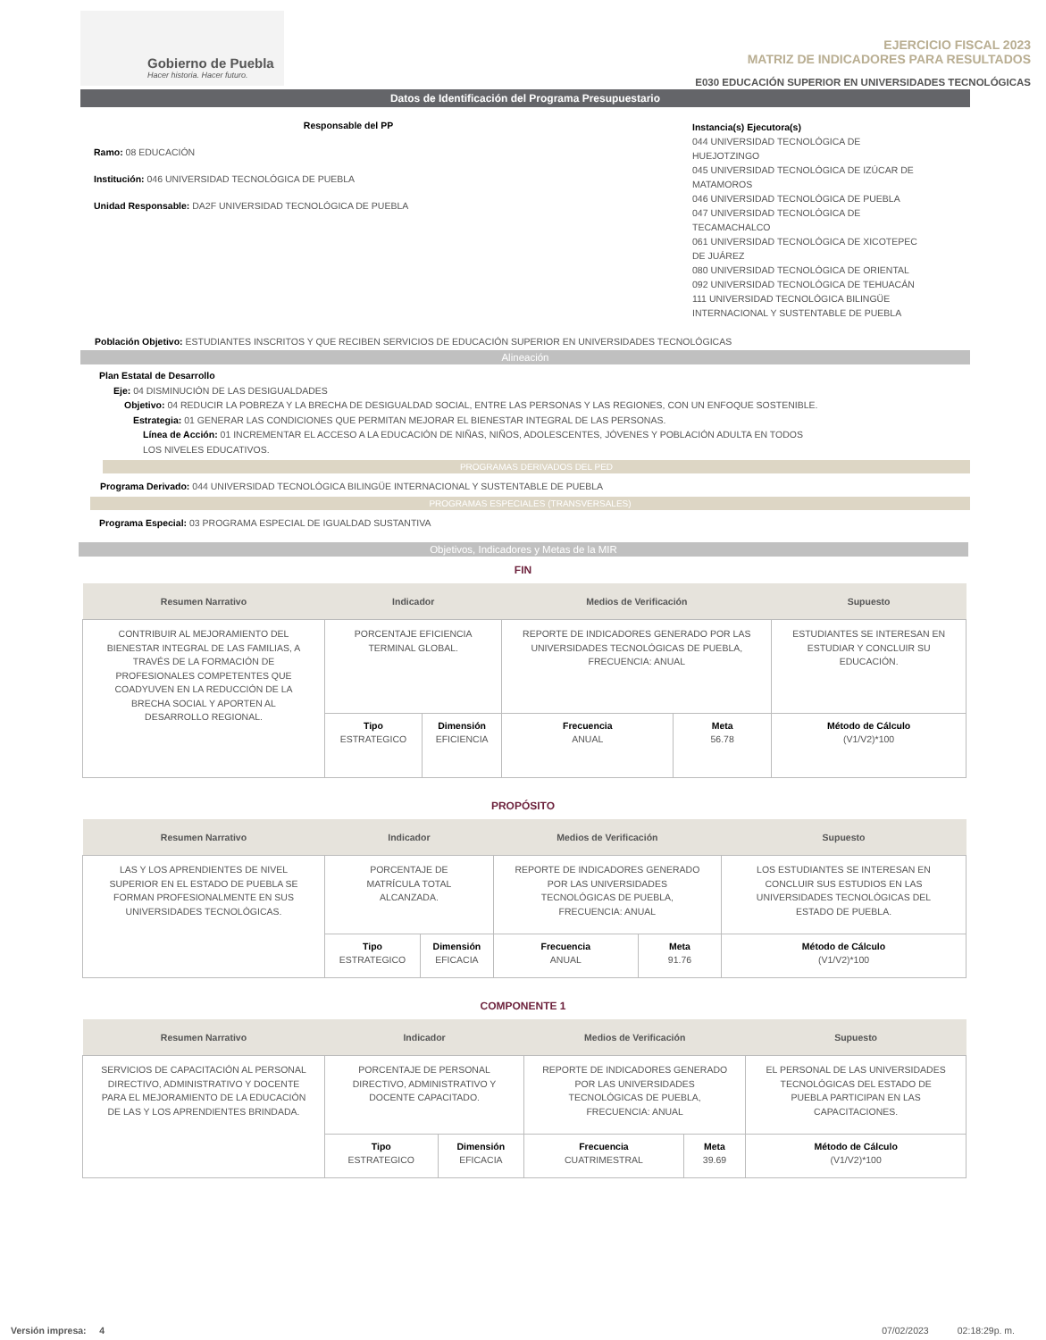Gobierno de Puebla
Hacer historia. Hacer futuro.
EJERCICIO FISCAL 2023
MATRIZ DE INDICADORES PARA RESULTADOS
E030 EDUCACIÓN SUPERIOR EN UNIVERSIDADES TECNOLÓGICAS
Datos de Identificación del Programa Presupuestario
Responsable del PP
Ramo: 08 EDUCACIÓN
Institución: 046 UNIVERSIDAD TECNOLÓGICA DE PUEBLA
Unidad Responsable: DA2F UNIVERSIDAD TECNOLÓGICA DE PUEBLA
Instancia(s) Ejecutora(s)
044 UNIVERSIDAD TECNOLÓGICA DE HUEJOTZINGO
045 UNIVERSIDAD TECNOLÓGICA DE IZÚCAR DE MATAMOROS
046 UNIVERSIDAD TECNOLÓGICA DE PUEBLA
047 UNIVERSIDAD TECNOLÓGICA DE TECAMACHALCO
061 UNIVERSIDAD TECNOLÓGICA DE XICOTEPEC DE JUÁREZ
080 UNIVERSIDAD TECNOLÓGICA DE ORIENTAL
092 UNIVERSIDAD TECNOLÓGICA DE TEHUACÁN
111 UNIVERSIDAD TECNOLÓGICA BILINGÜE INTERNACIONAL Y SUSTENTABLE DE PUEBLA
Población Objetivo: ESTUDIANTES INSCRITOS Y QUE RECIBEN SERVICIOS DE EDUCACIÓN SUPERIOR EN UNIVERSIDADES TECNOLÓGICAS
Alineación
Plan Estatal de Desarrollo
Eje: 04 DISMINUCIÓN DE LAS DESIGUALDADES
Objetivo: 04 REDUCIR LA POBREZA Y LA BRECHA DE DESIGUALDAD SOCIAL, ENTRE LAS PERSONAS Y LAS REGIONES, CON UN ENFOQUE SOSTENIBLE.
Estrategia: 01 GENERAR LAS CONDICIONES QUE PERMITAN MEJORAR EL BIENESTAR INTEGRAL DE LAS PERSONAS.
Línea de Acción: 01 INCREMENTAR EL ACCESO A LA EDUCACIÓN DE NIÑAS, NIÑOS, ADOLESCENTES, JÓVENES Y POBLACIÓN ADULTA EN TODOS LOS NIVELES EDUCATIVOS.
PROGRAMAS DERIVADOS DEL PED
Programa Derivado: 044 UNIVERSIDAD TECNOLÓGICA BILINGÜE INTERNACIONAL Y SUSTENTABLE DE PUEBLA
PROGRAMAS ESPECIALES (TRANSVERSALES)
Programa Especial: 03 PROGRAMA ESPECIAL DE IGUALDAD SUSTANTIVA
Objetivos, Indicadores y Metas de la MIR
FIN
| Resumen Narrativo | Indicador | | Medios de Verificación | | Supuesto |
| --- | --- | --- | --- | --- | --- |
| CONTRIBUIR AL MEJORAMIENTO DEL BIENESTAR INTEGRAL DE LAS FAMILIAS, A TRAVÉS DE LA FORMACIÓN DE PROFESIONALES COMPETENTES QUE COADYUVEN EN LA REDUCCIÓN DE LA BRECHA SOCIAL Y APORTEN AL DESARROLLO REGIONAL. | PORCENTAJE EFICIENCIA TERMINAL GLOBAL. | | REPORTE DE INDICADORES GENERADO POR LAS UNIVERSIDADES TECNOLÓGICAS DE PUEBLA, FRECUENCIA: ANUAL | | ESTUDIANTES SE INTERESAN EN ESTUDIAR Y CONCLUIR SU EDUCACIÓN. |
| | Tipo ESTRATEGICO | Dimensión EFICIENCIA | Frecuencia ANUAL | Meta 56.78 | Método de Cálculo (V1/V2)*100 |
PROPÓSITO
| Resumen Narrativo | Indicador | | Medios de Verificación | | Supuesto |
| --- | --- | --- | --- | --- | --- |
| LAS Y LOS APRENDIENTES DE NIVEL SUPERIOR EN EL ESTADO DE PUEBLA SE FORMAN PROFESIONALMENTE EN SUS UNIVERSIDADES TECNOLÓGICAS. | PORCENTAJE DE MATRÍCULA TOTAL ALCANZADA. | | REPORTE DE INDICADORES GENERADO POR LAS UNIVERSIDADES TECNOLÓGICAS DE PUEBLA, FRECUENCIA: ANUAL | | LOS ESTUDIANTES SE INTERESAN EN CONCLUIR SUS ESTUDIOS EN LAS UNIVERSIDADES TECNOLÓGICAS DEL ESTADO DE PUEBLA. |
| | Tipo ESTRATEGICO | Dimensión EFICACIA | Frecuencia ANUAL | Meta 91.76 | Método de Cálculo (V1/V2)*100 |
COMPONENTE 1
| Resumen Narrativo | Indicador | | Medios de Verificación | | Supuesto |
| --- | --- | --- | --- | --- | --- |
| SERVICIOS DE CAPACITACIÓN AL PERSONAL DIRECTIVO, ADMINISTRATIVO Y DOCENTE PARA EL MEJORAMIENTO DE LA EDUCACIÓN DE LAS Y LOS APRENDIENTES BRINDADA. | PORCENTAJE DE PERSONAL DIRECTIVO, ADMINISTRATIVO Y DOCENTE CAPACITADO. | | REPORTE DE INDICADORES GENERADO POR LAS UNIVERSIDADES TECNOLÓGICAS DE PUEBLA, FRECUENCIA: ANUAL | | EL PERSONAL DE LAS UNIVERSIDADES TECNOLÓGICAS DEL ESTADO DE PUEBLA PARTICIPAN EN LAS CAPACITACIONES. |
| | Tipo ESTRATEGICO | Dimensión EFICACIA | Frecuencia CUATRIMESTRAL | Meta 39.69 | Método de Cálculo (V1/V2)*100 |
Versión impresa: 4 07/02/2023 02:18:29p. m.